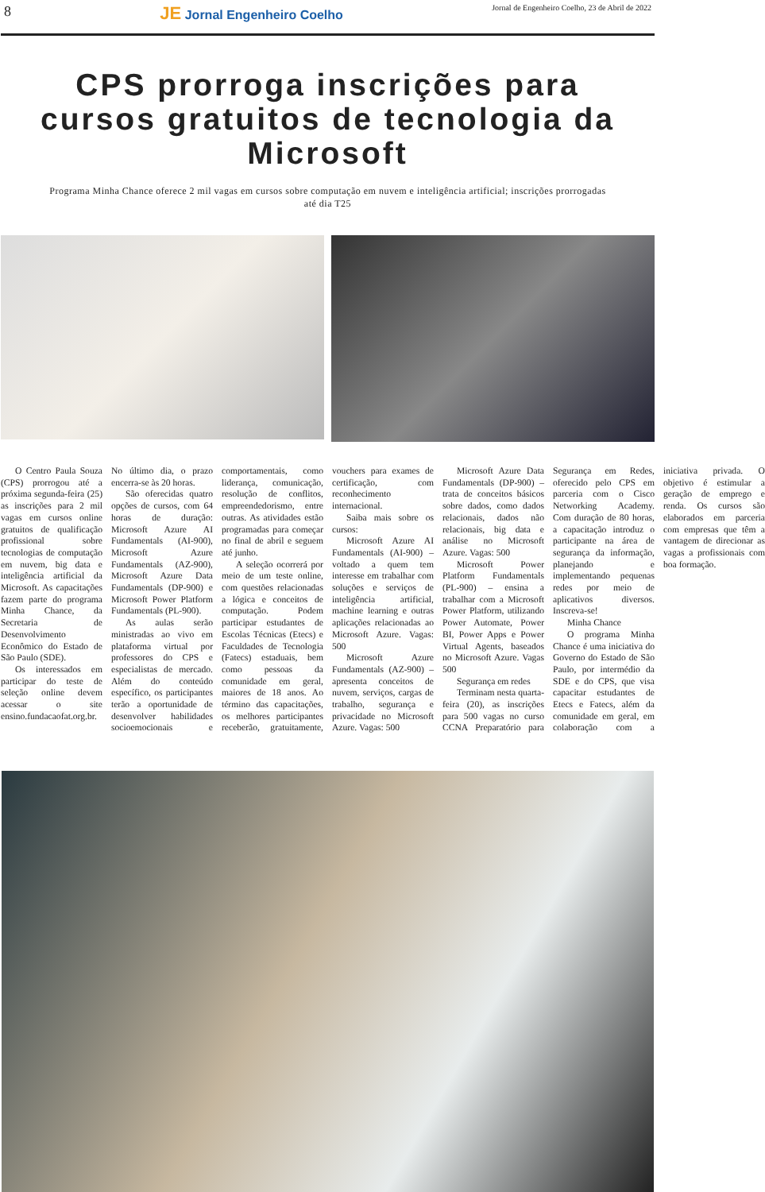8 JE Jornal Engenheiro Coelho Jornal de Engenheiro Coelho, 23 de Abril de 2022
CPS prorroga inscrições para cursos gratuitos de tecnologia da Microsoft
Programa Minha Chance oferece 2 mil vagas em cursos sobre computação em nuvem e inteligência artificial; inscrições prorrogadas até dia T25
O Centro Paula Souza (CPS) prorrogou até a próxima segunda-feira (25) as inscrições para 2 mil vagas em cursos online gratuitos de qualificação profissional sobre tecnologias de computação em nuvem, big data e inteligência artificial da Microsoft. As capacitações fazem parte do programa Minha Chance, da Secretaria de Desenvolvimento Econômico do Estado de São Paulo (SDE).
Os interessados em participar do teste de seleção online devem acessar o site ensino.fundacaofat.org.br. No último dia, o prazo encerra-se às 20 horas.
São oferecidas quatro opções de cursos, com 64 horas de duração: Microsoft Azure AI Fundamentals (AI-900), Microsoft Azure Fundamentals (AZ-900), Microsoft Azure Data Fundamentals (DP-900) e Microsoft Power Platform Fundamentals (PL-900).
As aulas serão ministradas ao vivo em plataforma virtual por professores do CPS e especialistas de mercado. Além do conteúdo específico, os participantes terão a oportunidade de desenvolver habilidades socioemocionais e comportamentais, como liderança, comunicação, resolução de conflitos, empreendedorismo, entre outras. As atividades estão programadas para começar no final de abril e seguem até junho.
A seleção ocorrerá por meio de um teste online, com questões relacionadas a lógica e conceitos de computação. Podem participar estudantes de Escolas Técnicas (Etecs) e Faculdades de Tecnologia (Fatecs) estaduais, bem como pessoas da comunidade em geral, maiores de 18 anos. Ao término das capacitações, os melhores participantes receberão, gratuitamente, vouchers para exames de certificação, com reconhecimento internacional.
Saiba mais sobre os cursos:
Microsoft Azure AI Fundamentals (AI-900) – voltado a quem tem interesse em trabalhar com soluções e serviços de inteligência artificial, machine learning e outras aplicações relacionadas ao Microsoft Azure. Vagas: 500
Microsoft Azure Fundamentals (AZ-900) – apresenta conceitos de nuvem, serviços, cargas de trabalho, segurança e privacidade no Microsoft Azure. Vagas: 500
Microsoft Azure Data Fundamentals (DP-900) – trata de conceitos básicos sobre dados, como dados relacionais, dados não relacionais, big data e análise no Microsoft Azure. Vagas: 500
Microsoft Power Platform Fundamentals (PL-900) – ensina a trabalhar com a Microsoft Power Platform, utilizando Power Automate, Power BI, Power Apps e Power Virtual Agents, baseados no Microsoft Azure. Vagas 500
Segurança em redes
Terminam nesta quarta-feira (20), as inscrições para 500 vagas no curso CCNA Preparatório para Segurança em Redes, oferecido pelo CPS em parceria com o Cisco Networking Academy. Com duração de 80 horas, a capacitação introduz o participante na área de segurança da informação, planejando e implementando pequenas redes por meio de aplicativos diversos. Inscreva-se!
Minha Chance
O programa Minha Chance é uma iniciativa do Governo do Estado de São Paulo, por intermédio da SDE e do CPS, que visa capacitar estudantes de Etecs e Fatecs, além da comunidade em geral, em colaboração com a iniciativa privada. O objetivo é estimular a geração de emprego e renda. Os cursos são elaborados em parceria com empresas que têm a vantagem de direcionar as vagas a profissionais com boa formação.